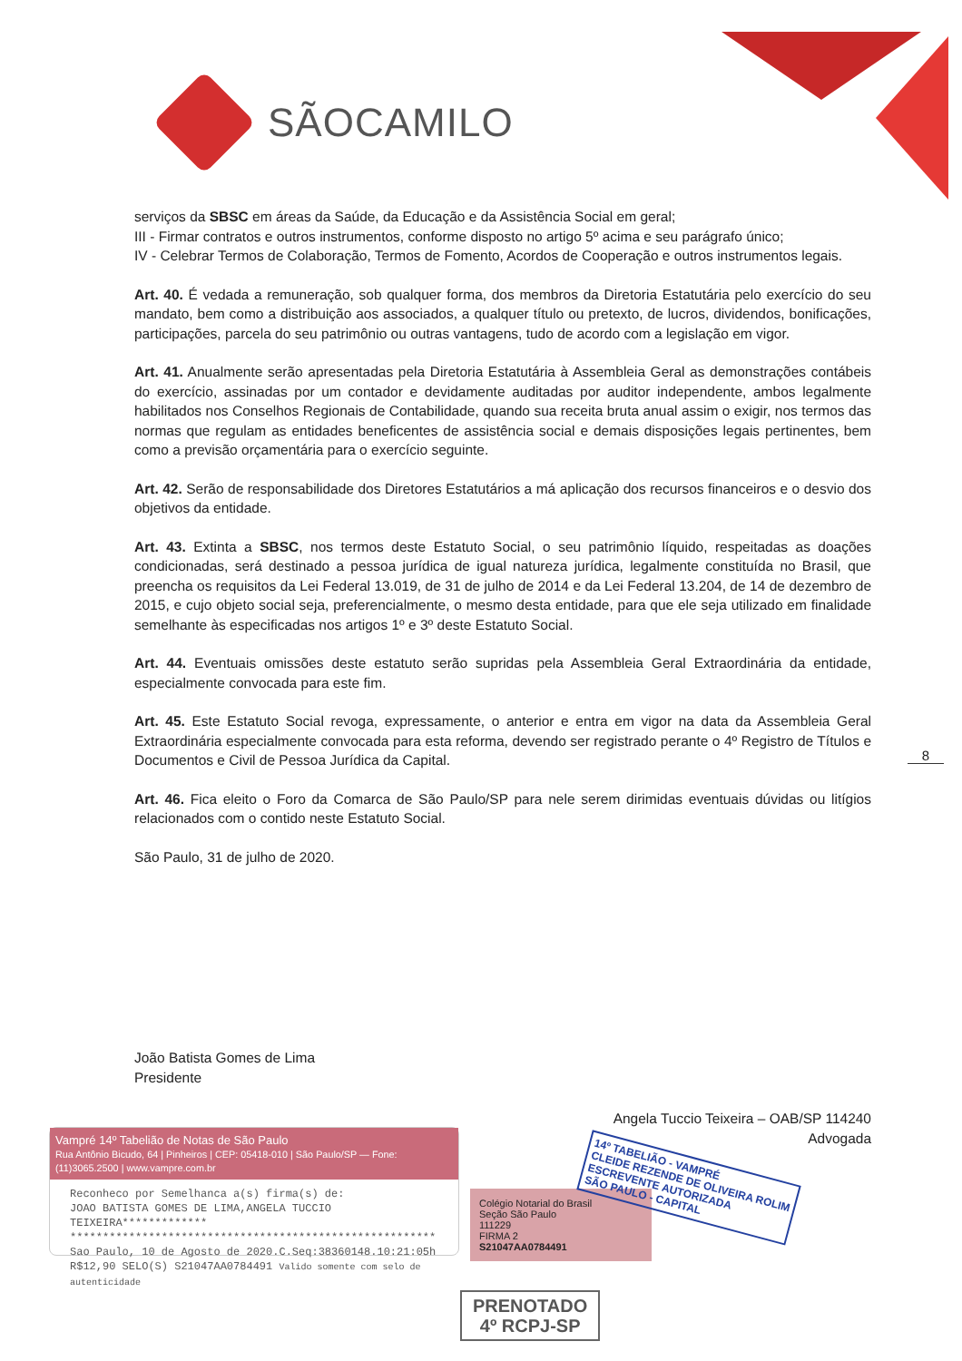SÃOCAMILO
serviços da SBSC em áreas da Saúde, da Educação e da Assistência Social em geral;
III - Firmar contratos e outros instrumentos, conforme disposto no artigo 5º acima e seu parágrafo único;
IV - Celebrar Termos de Colaboração, Termos de Fomento, Acordos de Cooperação e outros instrumentos legais.
Art. 40. É vedada a remuneração, sob qualquer forma, dos membros da Diretoria Estatutária pelo exercício do seu mandato, bem como a distribuição aos associados, a qualquer título ou pretexto, de lucros, dividendos, bonificações, participações, parcela do seu patrimônio ou outras vantagens, tudo de acordo com a legislação em vigor.
Art. 41. Anualmente serão apresentadas pela Diretoria Estatutária à Assembleia Geral as demonstrações contábeis do exercício, assinadas por um contador e devidamente auditadas por auditor independente, ambos legalmente habilitados nos Conselhos Regionais de Contabilidade, quando sua receita bruta anual assim o exigir, nos termos das normas que regulam as entidades beneficentes de assistência social e demais disposições legais pertinentes, bem como a previsão orçamentária para o exercício seguinte.
Art. 42. Serão de responsabilidade dos Diretores Estatutários a má aplicação dos recursos financeiros e o desvio dos objetivos da entidade.
Art. 43. Extinta a SBSC, nos termos deste Estatuto Social, o seu patrimônio líquido, respeitadas as doações condicionadas, será destinado a pessoa jurídica de igual natureza jurídica, legalmente constituída no Brasil, que preencha os requisitos da Lei Federal 13.019, de 31 de julho de 2014 e da Lei Federal 13.204, de 14 de dezembro de 2015, e cujo objeto social seja, preferencialmente, o mesmo desta entidade, para que ele seja utilizado em finalidade semelhante às especificadas nos artigos 1º e 3º deste Estatuto Social.
Art. 44. Eventuais omissões deste estatuto serão supridas pela Assembleia Geral Extraordinária da entidade, especialmente convocada para este fim.
Art. 45. Este Estatuto Social revoga, expressamente, o anterior e entra em vigor na data da Assembleia Geral Extraordinária especialmente convocada para esta reforma, devendo ser registrado perante o 4º Registro de Títulos e Documentos e Civil de Pessoa Jurídica da Capital.
Art. 46. Fica eleito o Foro da Comarca de São Paulo/SP para nele serem dirimidas eventuais dúvidas ou litígios relacionados com o contido neste Estatuto Social.
São Paulo, 31 de julho de 2020.
8
João Batista Gomes de Lima
Presidente
Angela Tuccio Teixeira – OAB/SP 114240
Advogada
Vampré 14º Tabelião de Notas de São Paulo
Rua Antônio Bicudo, 64 | Pinheiros | CEP: 05418-010 | São Paulo/SP — Fone: (11)3065.2500 | www.vampre.com.br
Reconheco por Semelhanca a(s) firma(s) de:
JOAO BATISTA GOMES DE LIMA,ANGELA TUCCIO TEIXEIRA*************
********************************************************
Sao Paulo, 10 de Agosto de 2020.C.Seq:38360148.10:21:05h
R$12,90 SELO(S) S21047AA0784491 Valido somente com selo de autenticidade
Colégio Notarial do Brasil
Seção São Paulo
111229
FIRMA 2
S21047AA0784491
14º TABELIÃO - VAMPRÉ
CLEIDE REZENDE DE OLIVEIRA ROLIM
ESCREVENTE AUTORIZADA
SÃO PAULO - CAPITAL
PRENOTADO
4º RCPJ-SP